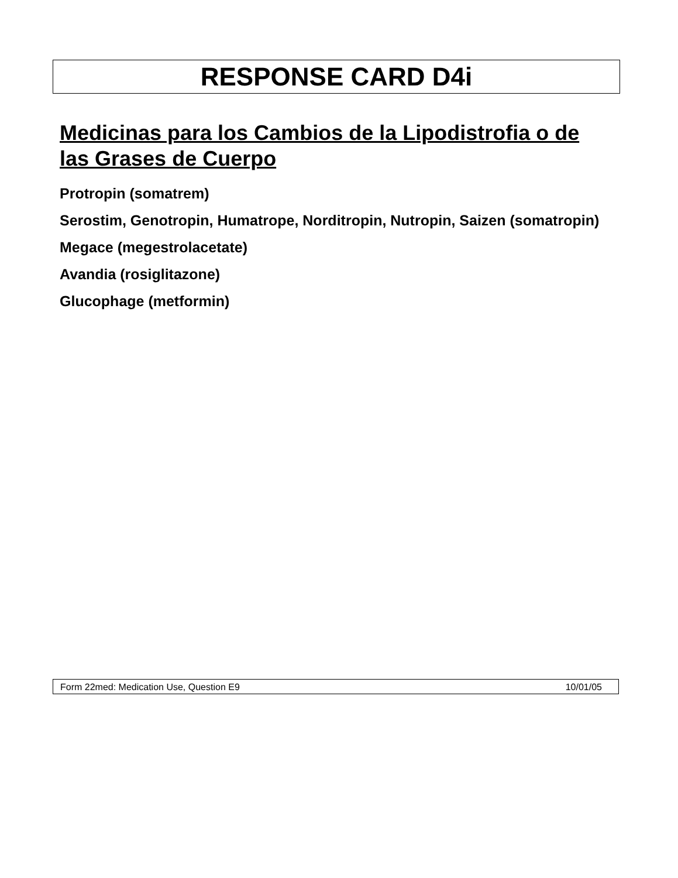RESPONSE CARD D4i
Medicinas para los Cambios de la Lipodistrofia o de las Grases de Cuerpo
Protropin (somatrem)
Serostim, Genotropin, Humatrope, Norditropin, Nutropin, Saizen (somatropin)
Megace (megestrolacetate)
Avandia (rosiglitazone)
Glucophage (metformin)
Form 22med: Medication Use, Question E9 10/01/05